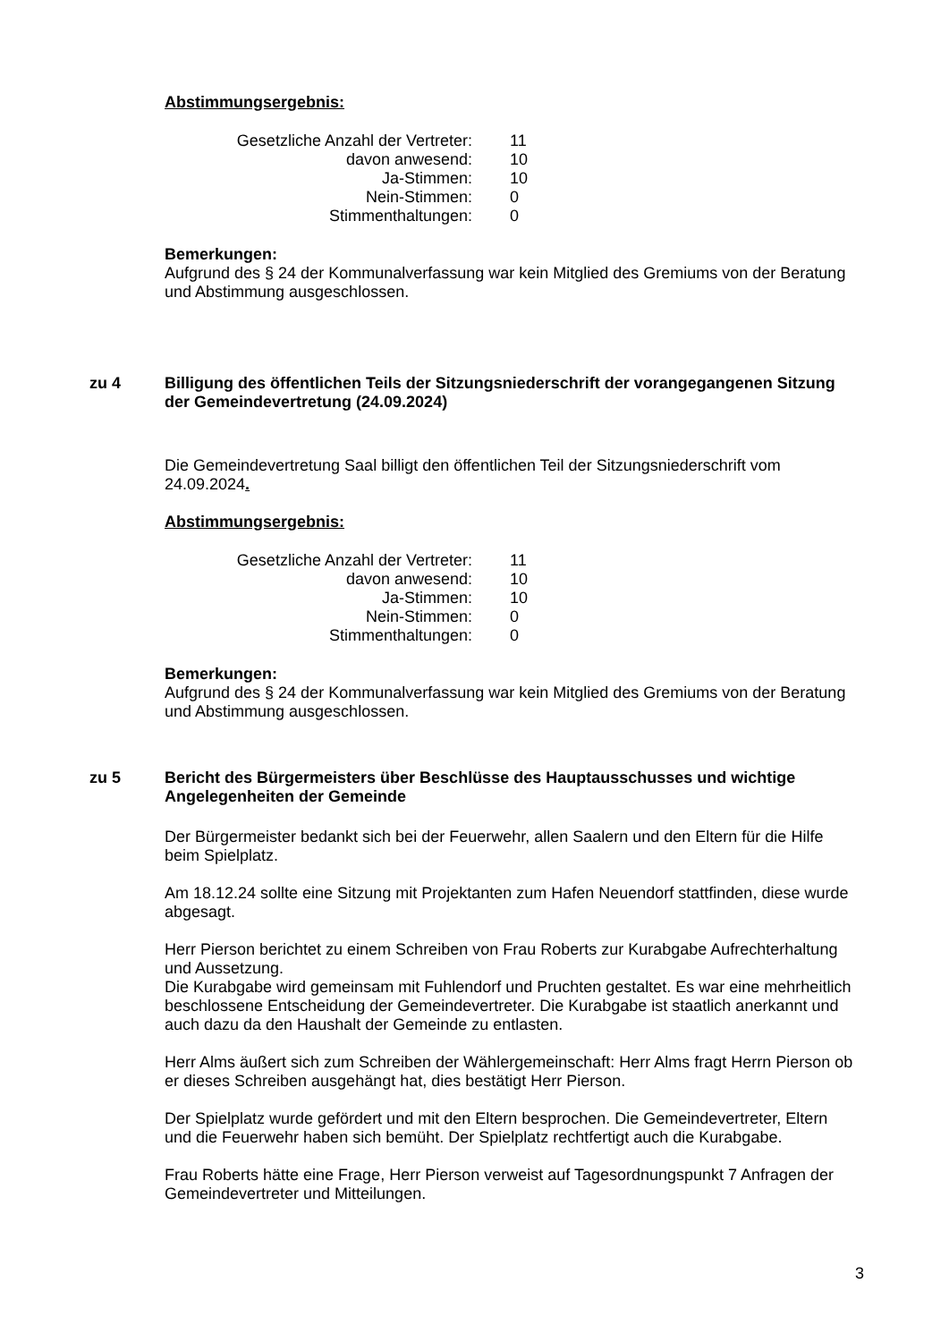Abstimmungsergebnis:
| Gesetzliche Anzahl der Vertreter: | 11 |
| davon anwesend: | 10 |
| Ja-Stimmen: | 10 |
| Nein-Stimmen: | 0 |
| Stimmenthaltungen: | 0 |
Bemerkungen:
Aufgrund des § 24 der Kommunalverfassung war kein Mitglied des Gremiums von der Beratung und Abstimmung ausgeschlossen.
zu 4 Billigung des öffentlichen Teils der Sitzungsniederschrift der vorangegangenen Sitzung der Gemeindevertretung (24.09.2024)
Die Gemeindevertretung Saal billigt den öffentlichen Teil der Sitzungsniederschrift vom 24.09.2024.
Abstimmungsergebnis:
| Gesetzliche Anzahl der Vertreter: | 11 |
| davon anwesend: | 10 |
| Ja-Stimmen: | 10 |
| Nein-Stimmen: | 0 |
| Stimmenthaltungen: | 0 |
Bemerkungen:
Aufgrund des § 24 der Kommunalverfassung war kein Mitglied des Gremiums von der Beratung und Abstimmung ausgeschlossen.
zu 5 Bericht des Bürgermeisters über Beschlüsse des Hauptausschusses und wichtige Angelegenheiten der Gemeinde
Der Bürgermeister bedankt sich bei der Feuerwehr, allen Saalern und den Eltern für die Hilfe beim Spielplatz.
Am 18.12.24 sollte eine Sitzung mit Projektanten zum Hafen Neuendorf stattfinden, diese wurde abgesagt.
Herr Pierson berichtet zu einem Schreiben von Frau Roberts zur Kurabgabe Aufrechterhaltung und Aussetzung.
Die Kurabgabe wird gemeinsam mit Fuhlendorf und Pruchten gestaltet. Es war eine mehrheitlich beschlossene Entscheidung der Gemeindevertreter. Die Kurabgabe ist staatlich anerkannt und auch dazu da den Haushalt der Gemeinde zu entlasten.
Herr Alms äußert sich zum Schreiben der Wählergemeinschaft: Herr Alms fragt Herrn Pierson ob er dieses Schreiben ausgehängt hat, dies bestätigt Herr Pierson.
Der Spielplatz wurde gefördert und mit den Eltern besprochen. Die Gemeindevertreter, Eltern und die Feuerwehr haben sich bemüht. Der Spielplatz rechtfertigt auch die Kurabgabe.
Frau Roberts hätte eine Frage, Herr Pierson verweist auf Tagesordnungspunkt 7 Anfragen der Gemeindevertreter und Mitteilungen.
3